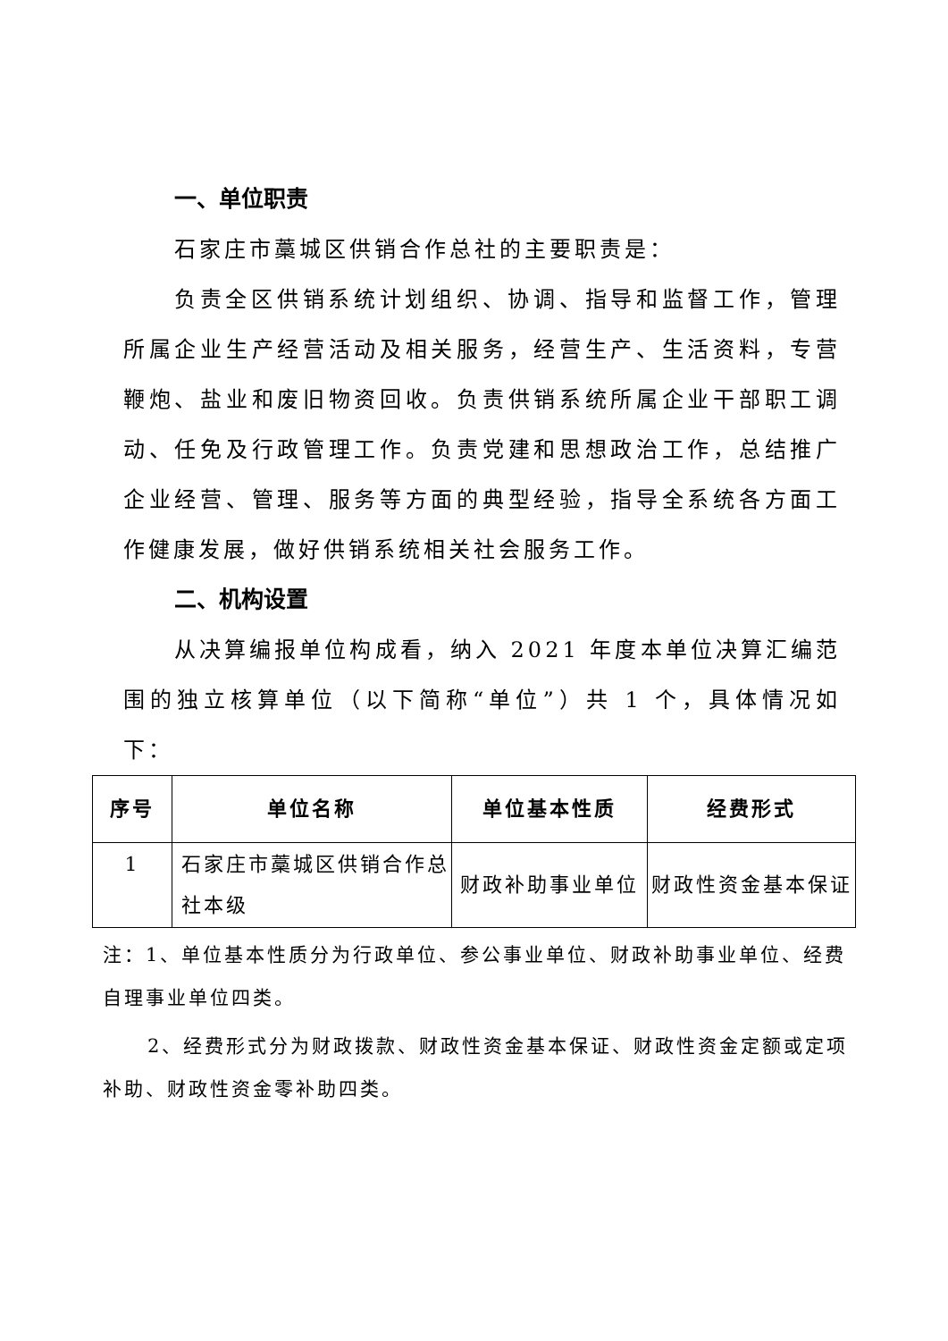一、单位职责
石家庄市藁城区供销合作总社的主要职责是：
负责全区供销系统计划组织、协调、指导和监督工作，管理所属企业生产经营活动及相关服务，经营生产、生活资料，专营鞭炮、盐业和废旧物资回收。负责供销系统所属企业干部职工调动、任免及行政管理工作。负责党建和思想政治工作，总结推广企业经营、管理、服务等方面的典型经验，指导全系统各方面工作健康发展，做好供销系统相关社会服务工作。
二、机构设置
从决算编报单位构成看，纳入 2021 年度本单位决算汇编范围的独立核算单位（以下简称“单位”）共 1 个，具体情况如下：
| 序号 | 单位名称 | 单位基本性质 | 经费形式 |
| --- | --- | --- | --- |
| 1 | 石家庄市藁城区供销合作总社本级 | 财政补助事业单位 | 财政性资金基本保证 |
注：1、单位基本性质分为行政单位、参公事业单位、财政补助事业单位、经费自理事业单位四类。
2、经费形式分为财政拨款、财政性资金基本保证、财政性资金定额或定项补助、财政性资金零补助四类。